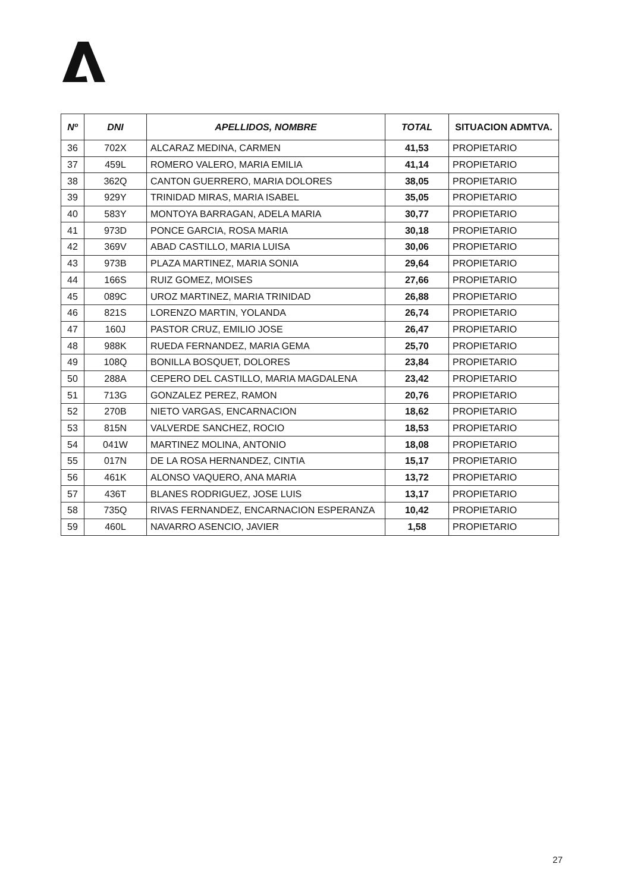| Nº | DNI | APELLIDOS, NOMBRE | TOTAL | SITUACION ADMTVA. |
| --- | --- | --- | --- | --- |
| 36 | 702X | ALCARAZ MEDINA, CARMEN | 41,53 | PROPIETARIO |
| 37 | 459L | ROMERO VALERO, MARIA EMILIA | 41,14 | PROPIETARIO |
| 38 | 362Q | CANTON GUERRERO, MARIA DOLORES | 38,05 | PROPIETARIO |
| 39 | 929Y | TRINIDAD MIRAS, MARIA ISABEL | 35,05 | PROPIETARIO |
| 40 | 583Y | MONTOYA BARRAGAN, ADELA MARIA | 30,77 | PROPIETARIO |
| 41 | 973D | PONCE GARCIA, ROSA MARIA | 30,18 | PROPIETARIO |
| 42 | 369V | ABAD CASTILLO, MARIA LUISA | 30,06 | PROPIETARIO |
| 43 | 973B | PLAZA MARTINEZ, MARIA SONIA | 29,64 | PROPIETARIO |
| 44 | 166S | RUIZ GOMEZ, MOISES | 27,66 | PROPIETARIO |
| 45 | 089C | UROZ MARTINEZ, MARIA TRINIDAD | 26,88 | PROPIETARIO |
| 46 | 821S | LORENZO MARTIN, YOLANDA | 26,74 | PROPIETARIO |
| 47 | 160J | PASTOR CRUZ, EMILIO JOSE | 26,47 | PROPIETARIO |
| 48 | 988K | RUEDA FERNANDEZ, MARIA GEMA | 25,70 | PROPIETARIO |
| 49 | 108Q | BONILLA BOSQUET, DOLORES | 23,84 | PROPIETARIO |
| 50 | 288A | CEPERO DEL CASTILLO, MARIA MAGDALENA | 23,42 | PROPIETARIO |
| 51 | 713G | GONZALEZ PEREZ, RAMON | 20,76 | PROPIETARIO |
| 52 | 270B | NIETO VARGAS, ENCARNACION | 18,62 | PROPIETARIO |
| 53 | 815N | VALVERDE SANCHEZ, ROCIO | 18,53 | PROPIETARIO |
| 54 | 041W | MARTINEZ MOLINA, ANTONIO | 18,08 | PROPIETARIO |
| 55 | 017N | DE LA ROSA HERNANDEZ, CINTIA | 15,17 | PROPIETARIO |
| 56 | 461K | ALONSO VAQUERO, ANA MARIA | 13,72 | PROPIETARIO |
| 57 | 436T | BLANES RODRIGUEZ, JOSE LUIS | 13,17 | PROPIETARIO |
| 58 | 735Q | RIVAS FERNANDEZ, ENCARNACION ESPERANZA | 10,42 | PROPIETARIO |
| 59 | 460L | NAVARRO ASENCIO, JAVIER | 1,58 | PROPIETARIO |
27